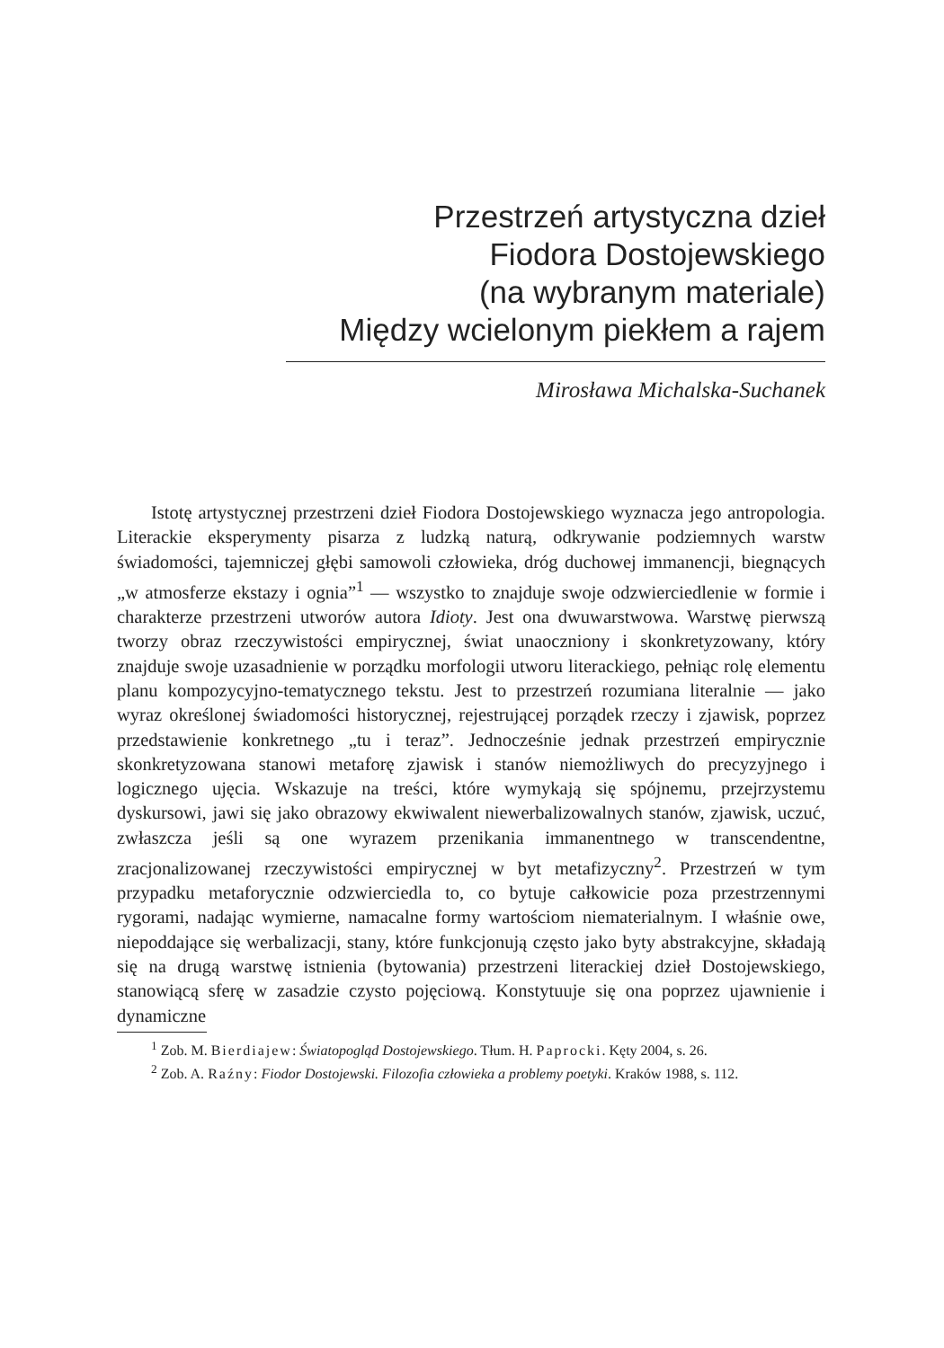Przestrzeń artystyczna dzieł
Fiodora Dostojewskiego
(na wybranym materiale)
Między wcielonym piekłem a rajem
Mirosława Michalska-Suchanek
Istotę artystycznej przestrzeni dzieł Fiodora Dostojewskiego wyznacza jego antropologia. Literackie eksperymenty pisarza z ludzką naturą, odkrywanie podziemnych warstw świadomości, tajemniczej głębi samowoli człowieka, dróg duchowej immanencji, biegnących „w atmosferze ekstazy i ognia”<sup>1</sup> — wszystko to znajduje swoje odzwierciedlenie w formie i charakterze przestrzeni utworów autora Idioty. Jest ona dwuwarstwowa. Warstwę pierwszą tworzy obraz rzeczywistości empirycznej, świat unaoczniony i skonkretyzowany, który znajduje swoje uzasadnienie w porządku morfologii utworu literackiego, pełniąc rolę elementu planu kompozycyjno-tematycznego tekstu. Jest to przestrzeń rozumiana literalnie — jako wyraz określonej świadomości historycznej, rejestrującej porządek rzeczy i zjawisk, poprzez przedstawienie konkretnego „tu i teraz”. Jednocześnie jednak przestrzeń empirycznie skonkretyzowana stanowi metaforę zjawisk i stanów niemożliwych do precyzyjnego i logicznego ujęcia. Wskazuje na treści, które wymykają się spójnemu, przejrzystemu dyskursowi, jawi się jako obrazowy ekwiwalent niewerbalizowalnych stanów, zjawisk, uczuć, zwłaszcza jeśli są one wyrazem przenikania immanentnego w transcendentne, zracjonalizowanej rzeczywistości empirycznej w byt metafizyczny<sup>2</sup>. Przestrzeń w tym przypadku metaforycznie odzwierciedla to, co bytuje całkowicie poza przestrzennymi rygorami, nadając wymierne, namacalne formy wartościom niematerialnym. I właśnie owe, niepoddające się werbalizacji, stany, które funkcjonują często jako byty abstrakcyjne, składają się na drugą warstwę istnienia (bytowania) przestrzeni literackiej dzieł Dostojewskiego, stanowiącą sferę w zasadzie czysto pojęciową. Konstytuuje się ona poprzez ujawnienie i dynamiczne
<sup>1</sup> Zob. M. Bierdiajew: Światopogląd Dostojewskiego. Tłum. H. Paprocki. Kęty 2004, s. 26.
<sup>2</sup> Zob. A. Raźny: Fiodor Dostojewski. Filozofia człowieka a problemy poetyki. Kraków 1988, s. 112.